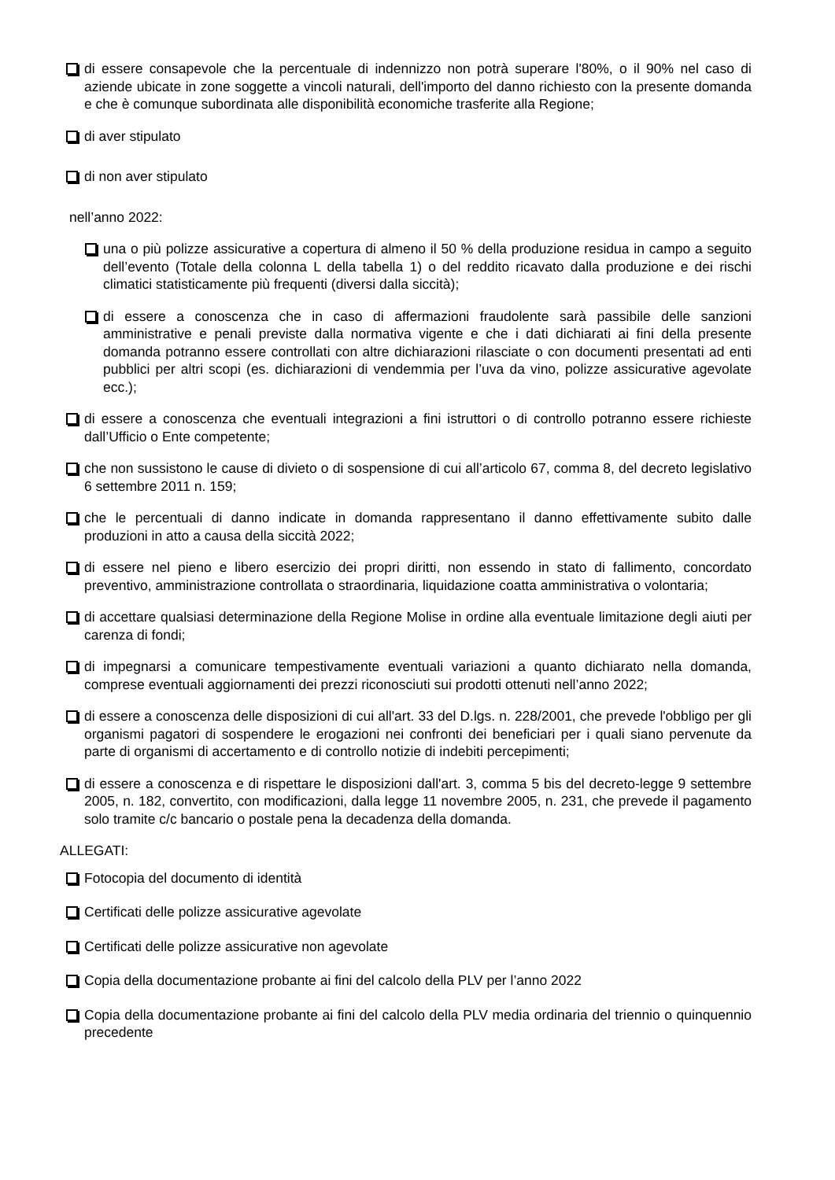di essere consapevole che la percentuale di indennizzo non potrà superare l'80%, o il 90% nel caso di aziende ubicate in zone soggette a vincoli naturali, dell'importo del danno richiesto con la presente domanda e che è comunque subordinata alle disponibilità economiche trasferite alla Regione;
di aver stipulato
di non aver stipulato
nell’anno 2022:
una o più polizze assicurative a copertura di almeno il 50 % della produzione residua in campo a seguito dell’evento (Totale della colonna L della tabella 1) o del reddito ricavato dalla produzione e dei rischi climatici statisticamente più frequenti (diversi dalla siccità);
di essere a conoscenza che in caso di affermazioni fraudolente sarà passibile delle sanzioni amministrative e penali previste dalla normativa vigente e che i dati dichiarati ai fini della presente domanda potranno essere controllati con altre dichiarazioni rilasciate o con documenti presentati ad enti pubblici per altri scopi (es. dichiarazioni di vendemmia per l’uva da vino, polizze assicurative agevolate ecc.);
di essere a conoscenza che eventuali integrazioni a fini istruttori o di controllo potranno essere richieste dall’Ufficio o Ente competente;
che non sussistono le cause di divieto o di sospensione di cui all’articolo 67, comma 8, del decreto legislativo 6 settembre 2011 n. 159;
che le percentuali di danno indicate in domanda rappresentano il danno effettivamente subito dalle produzioni in atto a causa della siccità 2022;
di essere nel pieno e libero esercizio dei propri diritti, non essendo in stato di fallimento, concordato preventivo, amministrazione controllata o straordinaria, liquidazione coatta amministrativa o volontaria;
di accettare qualsiasi determinazione della Regione Molise in ordine alla eventuale limitazione degli aiuti per carenza di fondi;
di impegnarsi a comunicare tempestivamente eventuali variazioni a quanto dichiarato nella domanda, comprese eventuali aggiornamenti dei prezzi riconosciuti sui prodotti ottenuti nell’anno 2022;
di essere a conoscenza delle disposizioni di cui all'art. 33 del D.lgs. n. 228/2001, che prevede l'obbligo per gli organismi pagatori di sospendere le erogazioni nei confronti dei beneficiari per i quali siano pervenute da parte di organismi di accertamento e di controllo notizie di indebiti percepimenti;
di essere a conoscenza e di rispettare le disposizioni dall'art. 3, comma 5 bis del decreto-legge 9 settembre 2005, n. 182, convertito, con modificazioni, dalla legge 11 novembre 2005, n. 231, che prevede il pagamento solo tramite c/c bancario o postale pena la decadenza della domanda.
ALLEGATI:
Fotocopia del documento di identità
Certificati delle polizze assicurative agevolate
Certificati delle polizze assicurative non agevolate
Copia della documentazione probante ai fini del calcolo della PLV per l’anno 2022
Copia della documentazione probante ai fini del calcolo della PLV media ordinaria del triennio o quinquennio precedente